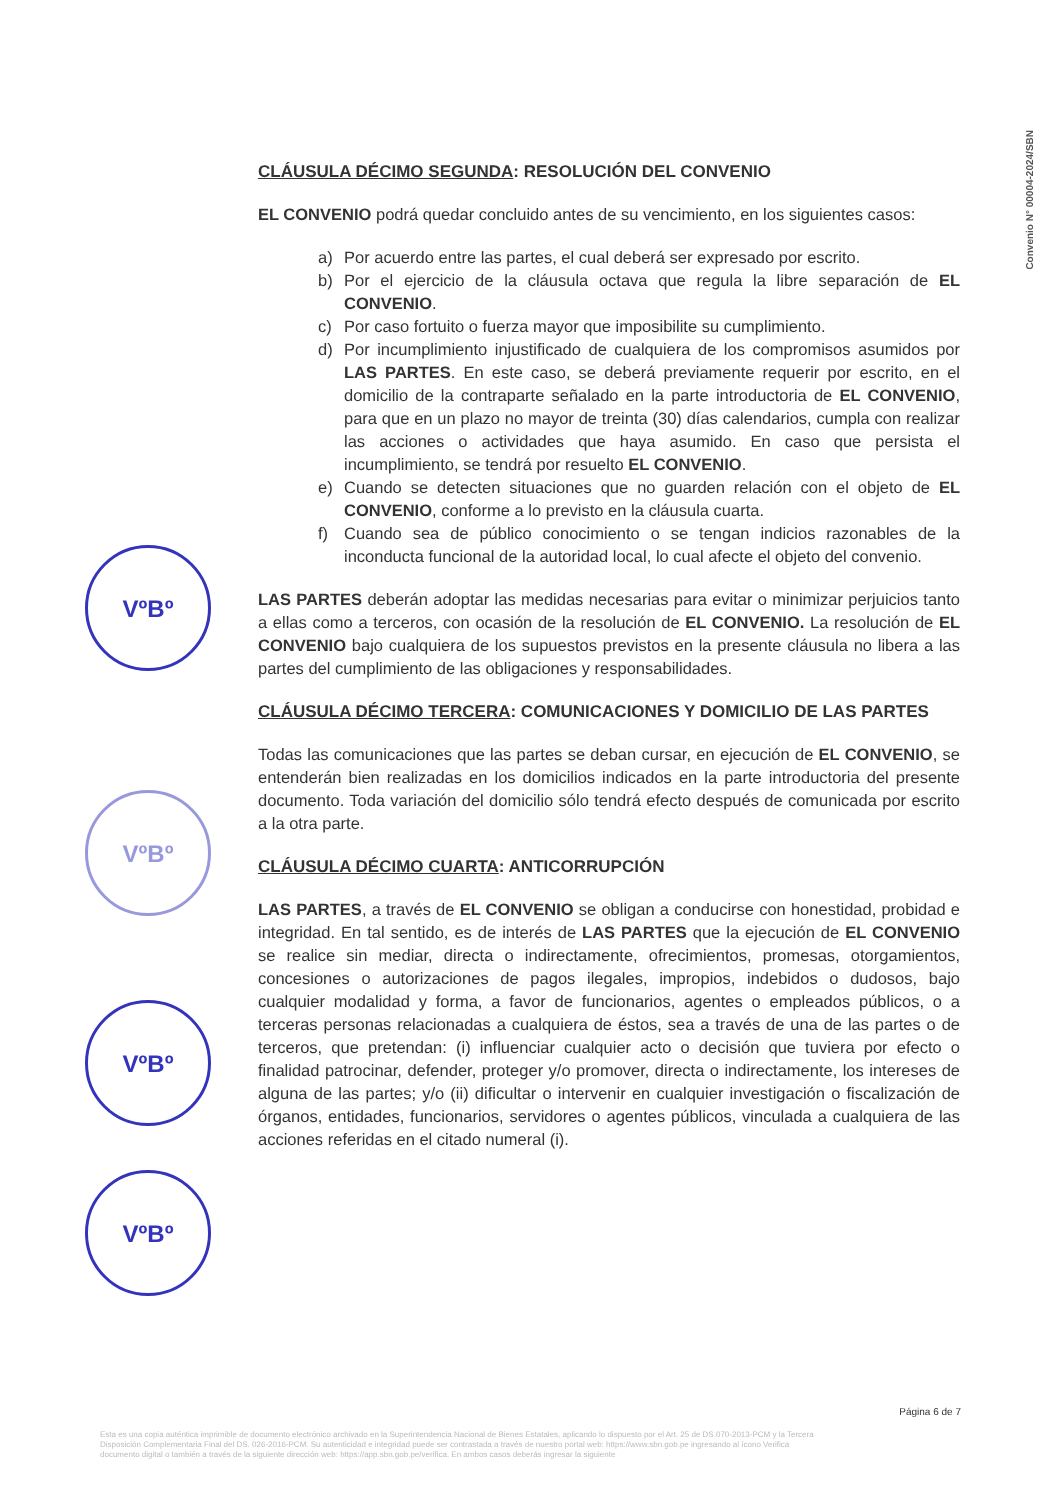Convenio N° 00004-2024/SBN
VºBº
VºBº
VºBº
VºBº
CLÁUSULA DÉCIMO SEGUNDA: RESOLUCIÓN DEL CONVENIO
EL CONVENIO podrá quedar concluido antes de su vencimiento, en los siguientes casos:
a) Por acuerdo entre las partes, el cual deberá ser expresado por escrito.
b) Por el ejercicio de la cláusula octava que regula la libre separación de EL CONVENIO.
c) Por caso fortuito o fuerza mayor que imposibilite su cumplimiento.
d) Por incumplimiento injustificado de cualquiera de los compromisos asumidos por LAS PARTES. En este caso, se deberá previamente requerir por escrito, en el domicilio de la contraparte señalado en la parte introductoria de EL CONVENIO, para que en un plazo no mayor de treinta (30) días calendarios, cumpla con realizar las acciones o actividades que haya asumido. En caso que persista el incumplimiento, se tendrá por resuelto EL CONVENIO.
e) Cuando se detecten situaciones que no guarden relación con el objeto de EL CONVENIO, conforme a lo previsto en la cláusula cuarta.
f) Cuando sea de público conocimiento o se tengan indicios razonables de la inconducta funcional de la autoridad local, lo cual afecte el objeto del convenio.
LAS PARTES deberán adoptar las medidas necesarias para evitar o minimizar perjuicios tanto a ellas como a terceros, con ocasión de la resolución de EL CONVENIO. La resolución de EL CONVENIO bajo cualquiera de los supuestos previstos en la presente cláusula no libera a las partes del cumplimiento de las obligaciones y responsabilidades.
CLÁUSULA DÉCIMO TERCERA: COMUNICACIONES Y DOMICILIO DE LAS PARTES
Todas las comunicaciones que las partes se deban cursar, en ejecución de EL CONVENIO, se entenderán bien realizadas en los domicilios indicados en la parte introductoria del presente documento. Toda variación del domicilio sólo tendrá efecto después de comunicada por escrito a la otra parte.
CLÁUSULA DÉCIMO CUARTA: ANTICORRUPCIÓN
LAS PARTES, a través de EL CONVENIO se obligan a conducirse con honestidad, probidad e integridad. En tal sentido, es de interés de LAS PARTES que la ejecución de EL CONVENIO se realice sin mediar, directa o indirectamente, ofrecimientos, promesas, otorgamientos, concesiones o autorizaciones de pagos ilegales, impropios, indebidos o dudosos, bajo cualquier modalidad y forma, a favor de funcionarios, agentes o empleados públicos, o a terceras personas relacionadas a cualquiera de éstos, sea a través de una de las partes o de terceros, que pretendan: (i) influenciar cualquier acto o decisión que tuviera por efecto o finalidad patrocinar, defender, proteger y/o promover, directa o indirectamente, los intereses de alguna de las partes; y/o (ii) dificultar o intervenir en cualquier investigación o fiscalización de órganos, entidades, funcionarios, servidores o agentes públicos, vinculada a cualquiera de las acciones referidas en el citado numeral (i).
Página 6 de 7
Esta es una copia auténtica imprimible de documento electrónico archivado en la Superintendencia Nacional de Bienes Estatales, aplicando lo dispuesto por el Art. 25 de DS.070-2013-PCM y la Tercera Disposición Complementaria Final del DS. 026-2016-PCM. Su autenticidad e integridad puede ser contrastada a través de nuestro portal web: https://www.sbn.gob.pe ingresando al ícono Verifica documento digital o también a través de la siguiente dirección web: https://app.sbn.gob.pe/verifica. En ambos casos deberás ingresar la siguiente